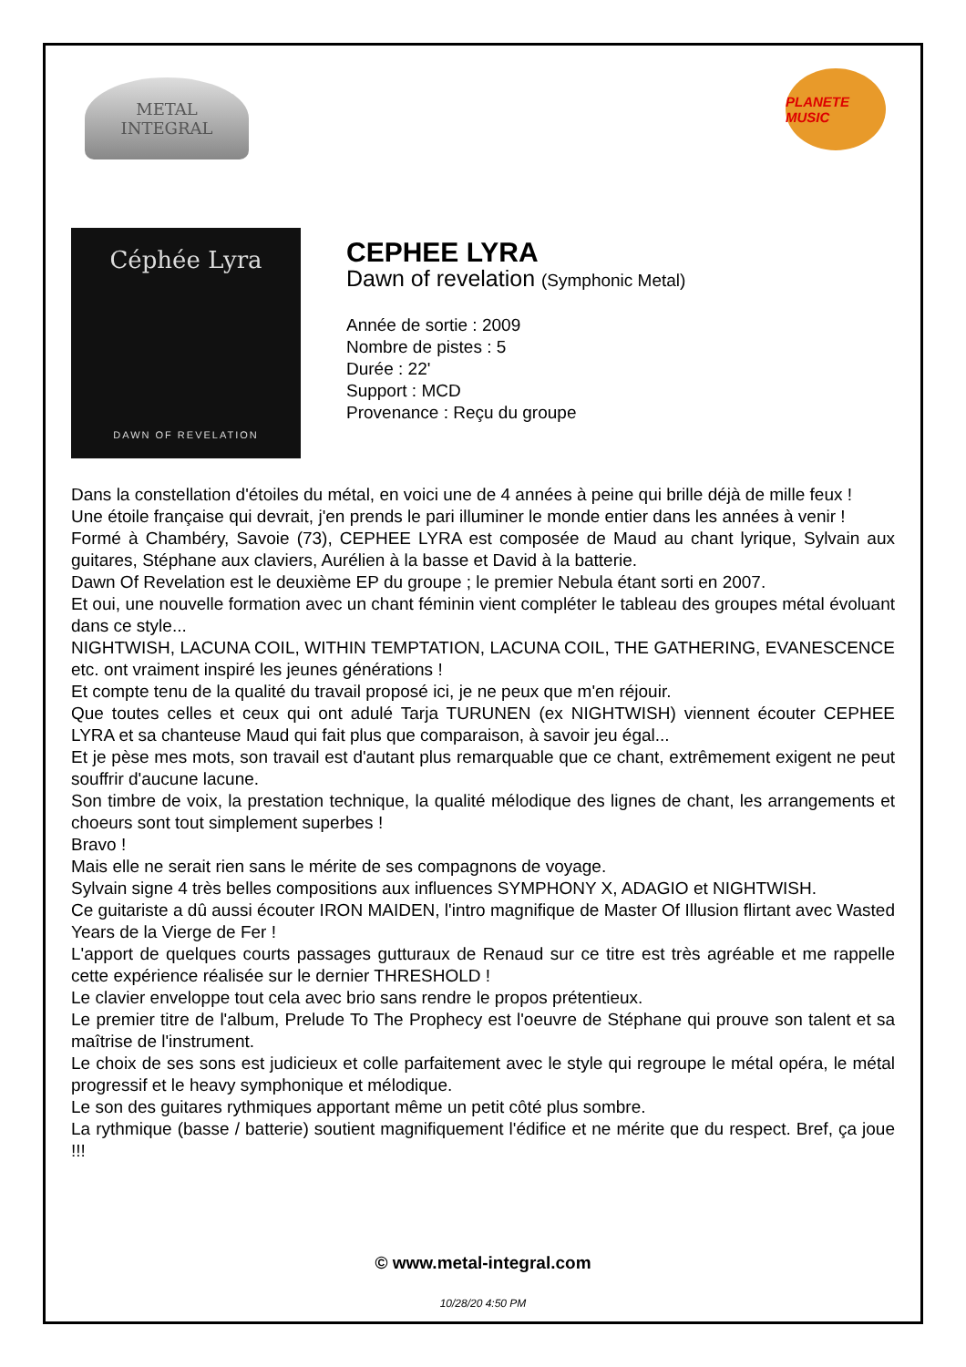METAL
INTEGRAL
PLANETE MUSIC
Céphée Lyra
DAWN OF REVELATION
CEPHEE LYRA
Dawn of revelation (Symphonic Metal)
Année de sortie : 2009
Nombre de pistes : 5
Durée : 22'
Support : MCD
Provenance : Reçu du groupe
Dans la constellation d'étoiles du métal, en voici une de 4 années à peine qui brille déjà de mille feux !
Une étoile française qui devrait, j'en prends le pari illuminer le monde entier dans les années à venir !
Formé à Chambéry, Savoie (73), CEPHEE LYRA est composée de Maud au chant lyrique, Sylvain aux guitares, Stéphane aux claviers, Aurélien à la basse et David à la batterie.
Dawn Of Revelation est le deuxième EP du groupe ; le premier Nebula étant sorti en 2007.
Et oui, une nouvelle formation avec un chant féminin vient compléter le tableau des groupes métal évoluant dans ce style...
NIGHTWISH, LACUNA COIL, WITHIN TEMPTATION, LACUNA COIL, THE GATHERING, EVANESCENCE etc. ont vraiment inspiré les jeunes générations !
Et compte tenu de la qualité du travail proposé ici, je ne peux que m'en réjouir.
Que toutes celles et ceux qui ont adulé Tarja TURUNEN (ex NIGHTWISH) viennent écouter CEPHEE LYRA et sa chanteuse Maud qui fait plus que comparaison, à savoir jeu égal...
Et je pèse mes mots, son travail est d'autant plus remarquable que ce chant, extrêmement exigent ne peut souffrir d'aucune lacune.
Son timbre de voix, la prestation technique, la qualité mélodique des lignes de chant, les arrangements et choeurs sont tout simplement superbes !
Bravo !
Mais elle ne serait rien sans le mérite de ses compagnons de voyage.
Sylvain signe 4 très belles compositions aux influences SYMPHONY X, ADAGIO et NIGHTWISH.
Ce guitariste a dû aussi écouter IRON MAIDEN, l'intro magnifique de Master Of Illusion flirtant avec Wasted Years de la Vierge de Fer !
L'apport de quelques courts passages gutturaux de Renaud sur ce titre est très agréable et me rappelle cette expérience réalisée sur le dernier THRESHOLD !
Le clavier enveloppe tout cela avec brio sans rendre le propos prétentieux.
Le premier titre de l'album, Prelude To The Prophecy est l'oeuvre de Stéphane qui prouve son talent et sa maîtrise de l'instrument.
Le choix de ses sons est judicieux et colle parfaitement avec le style qui regroupe le métal opéra, le métal progressif et le heavy symphonique et mélodique.
Le son des guitares rythmiques apportant même un petit côté plus sombre.
La rythmique (basse / batterie) soutient magnifiquement l'édifice et ne mérite que du respect. Bref, ça joue !!!
© www.metal-integral.com
10/28/20 4:50 PM